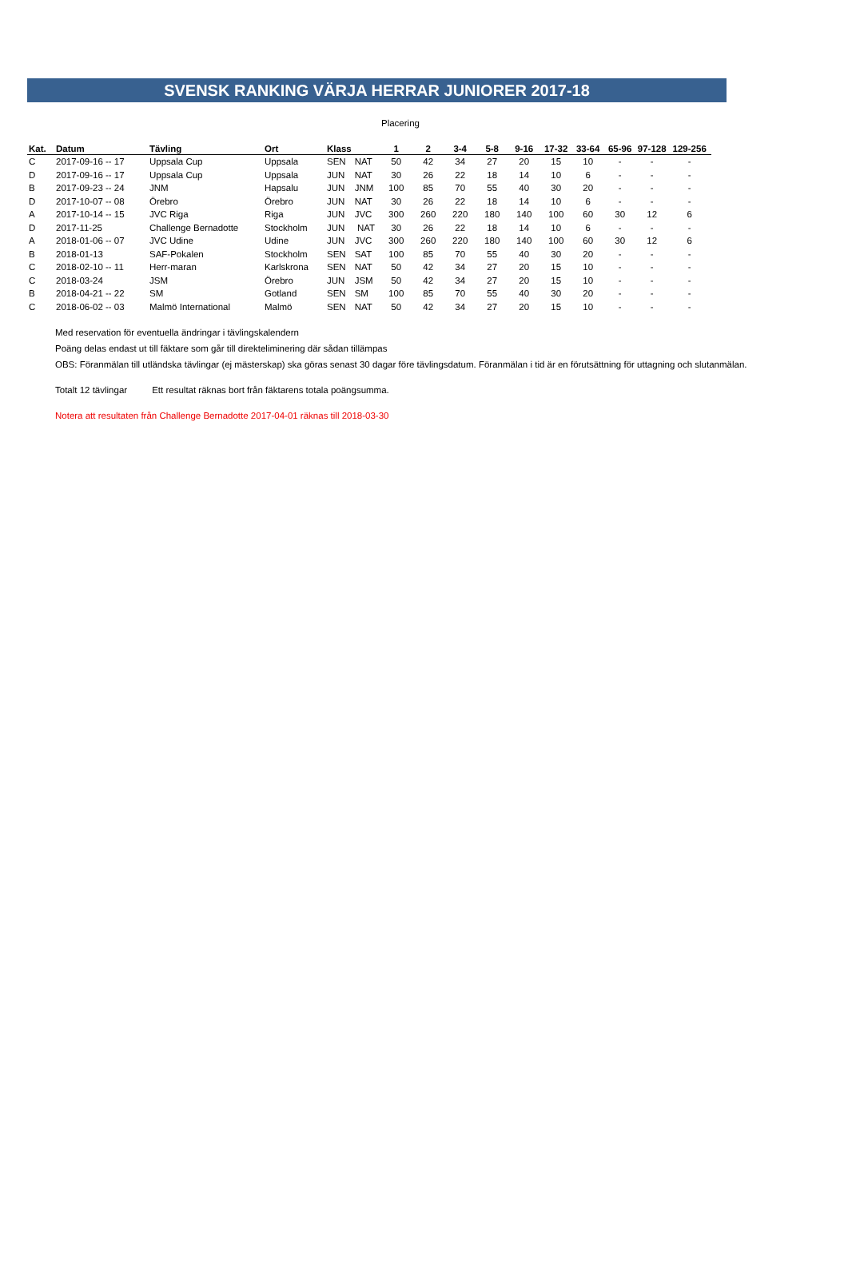SVENSK RANKING VÄRJA HERRAR JUNIORER 2017-18
Placering
| Kat. | Datum | Tävling | Ort | Klass | | 1 | 2 | 3-4 | 5-8 | 9-16 | 17-32 | 33-64 | 65-96 | 97-128 | 129-256 |
| --- | --- | --- | --- | --- | --- | --- | --- | --- | --- | --- | --- | --- | --- | --- | --- |
| C | 2017-09-16 -- 17 | Uppsala Cup | Uppsala | SEN | NAT | 50 | 42 | 34 | 27 | 20 | 15 | 10 | - | - | - |
| D | 2017-09-16 -- 17 | Uppsala Cup | Uppsala | JUN | NAT | 30 | 26 | 22 | 18 | 14 | 10 | 6 | - | - | - |
| B | 2017-09-23 -- 24 | JNM | Hapsalu | JUN | JNM | 100 | 85 | 70 | 55 | 40 | 30 | 20 | - | - | - |
| D | 2017-10-07 -- 08 | Örebro | Örebro | JUN | NAT | 30 | 26 | 22 | 18 | 14 | 10 | 6 | - | - | - |
| A | 2017-10-14 -- 15 | JVC Riga | Riga | JUN | JVC | 300 | 260 | 220 | 180 | 140 | 100 | 60 | 30 | 12 | 6 |
| D | 2017-11-25 | Challenge Bernadotte | Stockholm | JUN | NAT | 30 | 26 | 22 | 18 | 14 | 10 | 6 | - | - | - |
| A | 2018-01-06 -- 07 | JVC Udine | Udine | JUN | JVC | 300 | 260 | 220 | 180 | 140 | 100 | 60 | 30 | 12 | 6 |
| B | 2018-01-13 | SAF-Pokalen | Stockholm | SEN | SAT | 100 | 85 | 70 | 55 | 40 | 30 | 20 | - | - | - |
| C | 2018-02-10 -- 11 | Herr-maran | Karlskrona | SEN | NAT | 50 | 42 | 34 | 27 | 20 | 15 | 10 | - | - | - |
| C | 2018-03-24 | JSM | Örebro | JUN | JSM | 50 | 42 | 34 | 27 | 20 | 15 | 10 | - | - | - |
| B | 2018-04-21 -- 22 | SM | Gotland | SEN | SM | 100 | 85 | 70 | 55 | 40 | 30 | 20 | - | - | - |
| C | 2018-06-02 -- 03 | Malmö International | Malmö | SEN | NAT | 50 | 42 | 34 | 27 | 20 | 15 | 10 | - | - | - |
Med reservation för eventuella ändringar i tävlingskalendern
Poäng delas endast ut till fäktare som går till direkteliminering där sådan tillämpas
OBS: Föranmälan till utländska tävlingar (ej mästerskap) ska göras senast 30 dagar före tävlingsdatum. Föranmälan i tid är en förutsättning för uttagning och slutanmälan.
Totalt 12 tävlingar Ett resultat räknas bort från fäktarens totala poängsumma.
Notera att resultaten från Challenge Bernadotte 2017-04-01 räknas till 2018-03-30